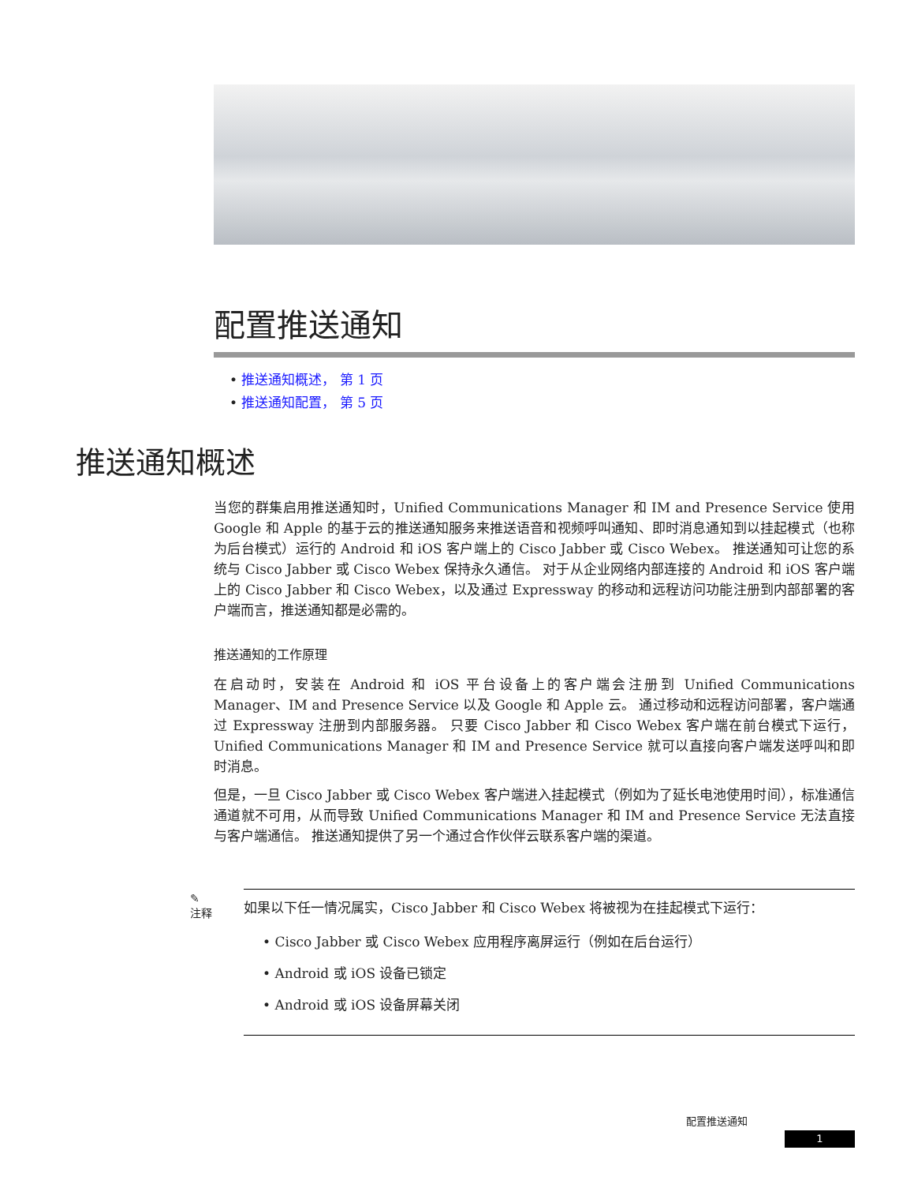配置推送通知
• 推送通知概述， 第 1 页
• 推送通知配置， 第 5 页
推送通知概述
当您的群集启用推送通知时，Unified Communications Manager 和 IM and Presence Service 使用 Google 和 Apple 的基于云的推送通知服务来推送语音和视频呼叫通知、即时消息通知到以挂起模式（也称为后台模式）运行的 Android 和 iOS 客户端上的 Cisco Jabber 或 Cisco Webex。 推送通知可让您的系统与 Cisco Jabber 或 Cisco Webex 保持永久通信。 对于从企业网络内部连接的 Android 和 iOS 客户端上的 Cisco Jabber 和 Cisco Webex，以及通过 Expressway 的移动和远程访问功能注册到内部部署的客户端而言，推送通知都是必需的。
推送通知的工作原理
在启动时，安装在 Android 和 iOS 平台设备上的客户端会注册到 Unified Communications Manager、IM and Presence Service 以及 Google 和 Apple 云。 通过移动和远程访问部署，客户端通过 Expressway 注册到内部服务器。 只要 Cisco Jabber 和 Cisco Webex 客户端在前台模式下运行，Unified Communications Manager 和 IM and Presence Service 就可以直接向客户端发送呼叫和即时消息。
但是，一旦 Cisco Jabber 或 Cisco Webex 客户端进入挂起模式（例如为了延长电池使用时间），标准通信通道就不可用，从而导致 Unified Communications Manager 和 IM and Presence Service 无法直接与客户端通信。 推送通知提供了另一个通过合作伙伴云联系客户端的渠道。
✎
注释
如果以下任一情况属实，Cisco Jabber 和 Cisco Webex 将被视为在挂起模式下运行：
• Cisco Jabber 或 Cisco Webex 应用程序离屏运行（例如在后台运行）
• Android 或 iOS 设备已锁定
• Android 或 iOS 设备屏幕关闭
配置推送通知
1